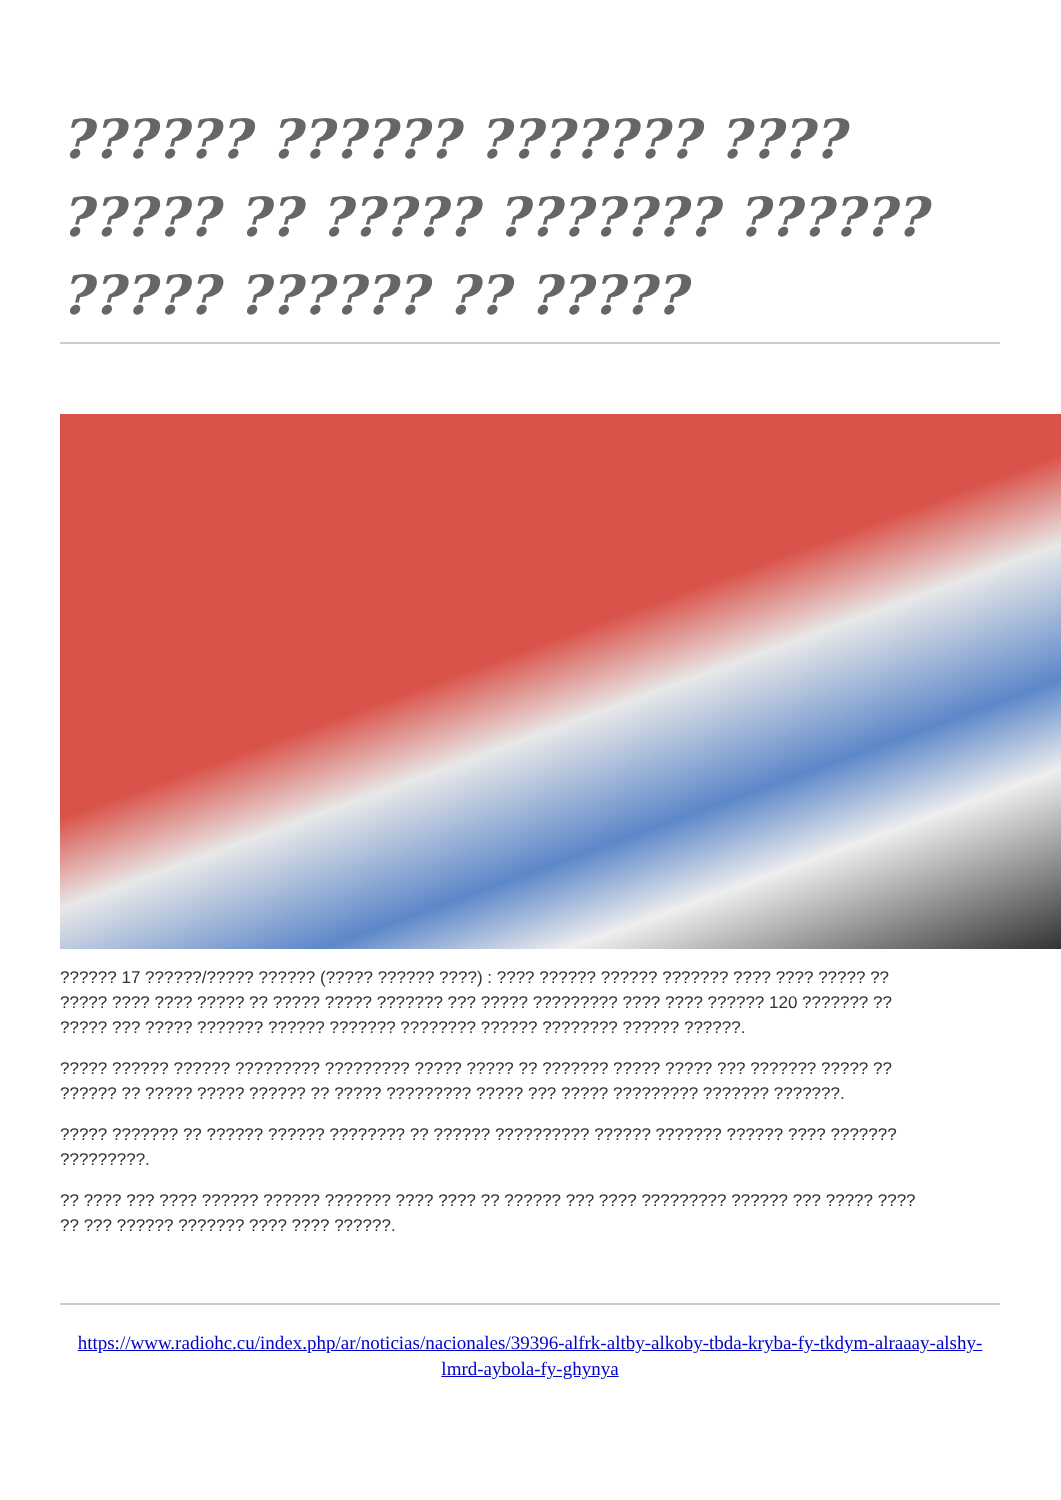?????? ?????? ??????? ????
????? ?? ????? ??????? ??????
????? ?????? ?? ?????
?????? 17 ??????/????? ?????? (????? ?????? ????) : ???? ?????? ?????? ??????? ???? ???? ????? ??
????? ???? ???? ????? ?? ????? ????? ??????? ??? ????? ????????? ???? ???? ?????? 120 ??????? ??
????? ??? ????? ??????? ?????? ??????? ???????? ?????? ???????? ?????? ??????.
????? ?????? ?????? ????????? ????????? ????? ????? ?? ??????? ????? ????? ??? ??????? ????? ??
?????? ?? ????? ????? ?????? ?? ????? ????????? ????? ??? ????? ????????? ??????? ???????.
????? ??????? ?? ?????? ?????? ???????? ?? ?????? ?????????? ?????? ??????? ?????? ???? ???????
?????????.
?? ???? ??? ???? ?????? ?????? ??????? ???? ???? ?? ?????? ??? ???? ????????? ?????? ??? ????? ????
?? ??? ?????? ??????? ???? ???? ??????.
https://www.radiohc.cu/index.php/ar/noticias/nacionales/39396-alfrk-altby-alkoby-tbda-kryba-fy-tkdym-alraaay-alshy-lmrd-aybola-fy-ghynya